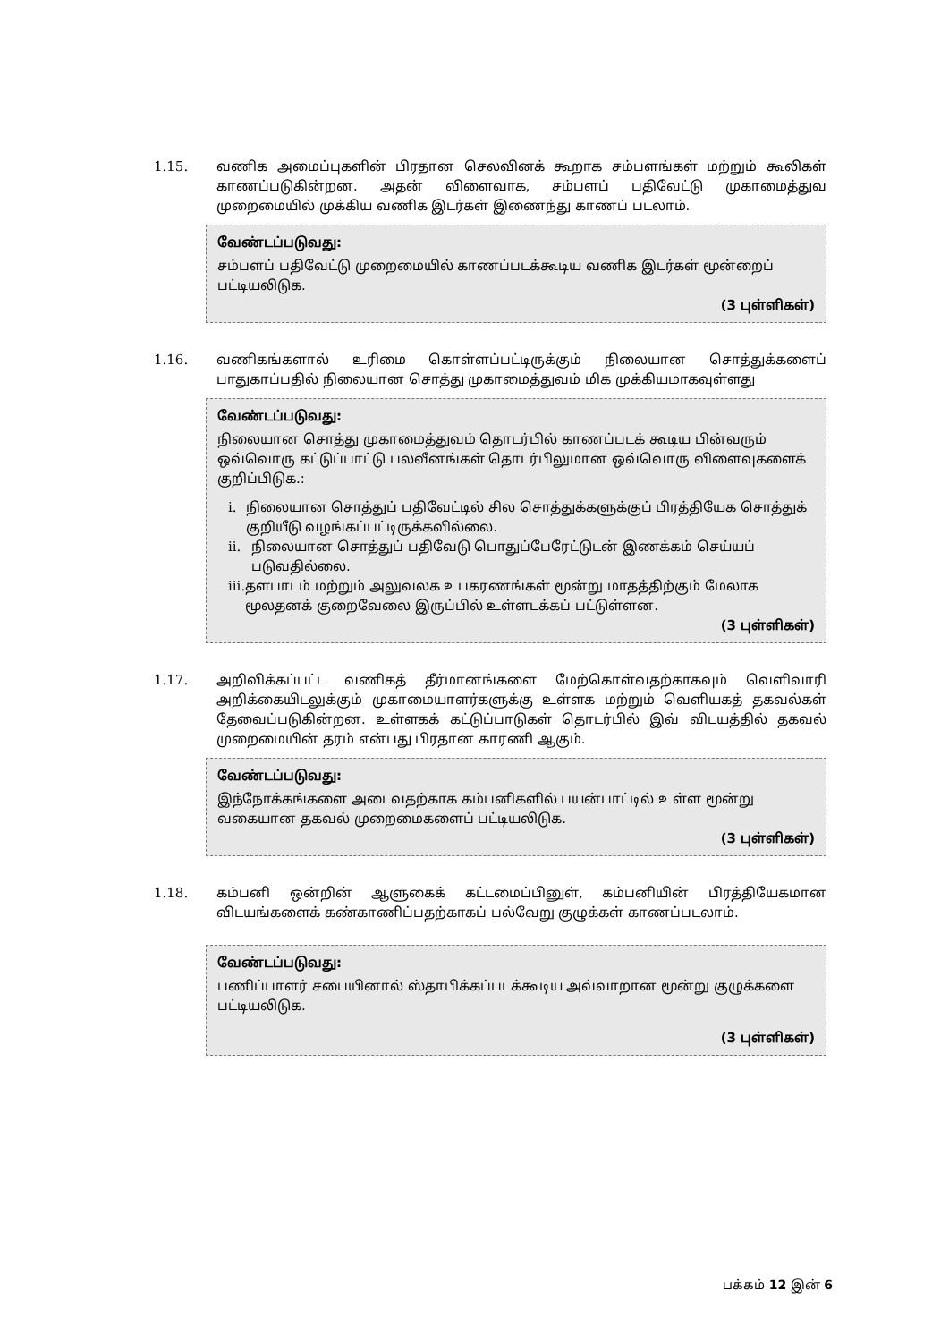1.15. வணிக அமைப்புகளின் பிரதான செலவினக் கூறாக சம்பளங்கள் மற்றும் கூலிகள் காணப்படுகின்றன. அதன் விளைவாக, சம்பளப் பதிவேட்டு முகாமைத்துவ முறைமையில் முக்கிய வணிக இடர்கள் இணைந்து காணப் படலாம்.
வேண்டப்படுவது:
சம்பளப் பதிவேட்டு முறைமையில் காணப்படக்கூடிய வணிக இடர்கள் மூன்றைப் பட்டியலிடுக.
(3 புள்ளிகள்)
1.16. வணிகங்களால் உரிமை கொள்ளப்பட்டிருக்கும் நிலையான சொத்துக்களைப் பாதுகாப்பதில் நிலையான சொத்து முகாமைத்துவம் மிக முக்கியமாகவுள்ளது
வேண்டப்படுவது:
நிலையான சொத்து முகாமைத்துவம் தொடர்பில் காணப்படக் கூடிய பின்வரும் ஒவ்வொரு கட்டுப்பாட்டு பலவீனங்கள் தொடர்பிலுமான ஒவ்வொரு விளைவுகளைக் குறிப்பிடுக.:
i. நிலையான சொத்துப் பதிவேட்டில் சில சொத்துக்களுக்குப் பிரத்தியேக சொத்துக் குறியீடு வழங்கப்பட்டிருக்கவில்லை.
ii. நிலையான சொத்துப் பதிவேடு பொதுப்பேரேட்டுடன் இணக்கம் செய்யப் படுவதில்லை.
iii. தளபாடம் மற்றும் அலுவலக உபகரணங்கள் மூன்று மாதத்திற்கும் மேலாக மூலதனக் குறைவேலை இருப்பில் உள்ளடக்கப் பட்டுள்ளன.
(3 புள்ளிகள்)
1.17. அறிவிக்கப்பட்ட வணிகத் தீர்மானங்களை மேற்கொள்வதற்காகவும் வெளிவாரி அறிக்கையிடலுக்கும் முகாமையாளர்களுக்கு உள்ளக மற்றும் வெளியகத் தகவல்கள் தேவைப்படுகின்றன. உள்ளகக் கட்டுப்பாடுகள் தொடர்பில் இவ் விடயத்தில் தகவல் முறைமையின் தரம் என்பது பிரதான காரணி ஆகும்.
வேண்டப்படுவது:
இந்நோக்கங்களை அடைவதற்காக கம்பனிகளில் பயன்பாட்டில் உள்ள மூன்று வகையான தகவல் முறைமைகளைப் பட்டியலிடுக.
(3 புள்ளிகள்)
1.18. கம்பனி ஒன்றின் ஆளுகைக் கட்டமைப்பினுள், கம்பனியின் பிரத்தியேகமான விடயங்களைக் கண்காணிப்பதற்காகப் பல்வேறு குழுக்கள் காணப்படலாம்.
வேண்டப்படுவது:
பணிப்பாளர் சபையினால் ஸ்தாபிக்கப்படக்கூடிய அவ்வாறான மூன்று குழுக்களை பட்டியலிடுக.
(3 புள்ளிகள்)
பக்கம் 12 இன் 6